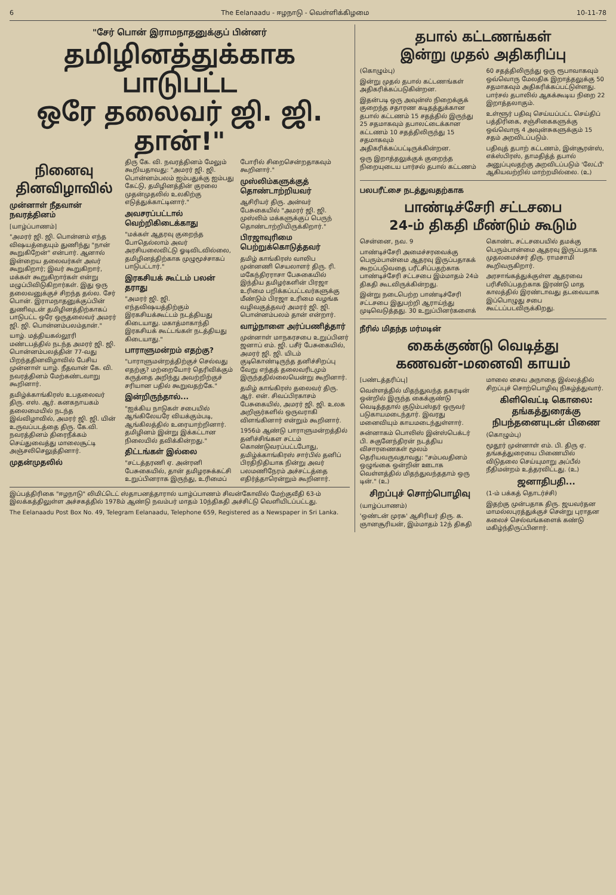6 The Eelanaadu - ஈழநாடு - வெள்ளிக்கிழமை 10-11-78
"சேர் பொன் இராமநாதனுக்குப் பின்னர்
தமிழினத்துக்காக பாடுபட்ட
ஒரே தலைவர் ஜி. ஜி. தான்!"
நினைவு தினவிழாவில்
முன்னாள் நீதவான் நவரத்தினம்
[யாழ்ப்பாணம்]
"அமரர் ஜி. ஜி. பொன்னம் எந்த விஷயத்தையும் துணிந்து "நான் கூறுகிறேன்" என்பார். ஆனால் இன்றைய தலைவர்கள் அவர் கூறுகிறார்; இவர் கூறுகிறார், மக்கள் கூறுகிறார்கள் என்று மழுப்பிவிடுகிறார்கள். இது ஒரு தலைவனுக்குச் சிறந்த தல்ல. சேர் பொன். இராமநாதனுக்குப்பின் துணிவுடன் தமிழினத்திற்காகப் பாடுபட்ட ஒரே ஒருதலைவர் அமரர் ஜி. ஜி. பொன்னம்பலம்தான்."
யாழ். மத்தியகல்லூரி மண்டபத்தில் நடந்த அமரர் ஜி. ஜி. பொன்னம்பலத்தின் 77-வது பிறந்ததினவிழாவில் பேசிய முன்னாள் யாழ். நீதவான் கே. வி. நவரத்தினம் மேற்கண்டவாறு கூறினார்.
தமிழ்க்காங்கிரஸ் உபதலைவர் திரு. எஸ். ஆர். கனகநாயகம் தலைமையில் நடந்த இவ்விழாவில், அமரர் ஜி. ஜி. யின் உருவப்படத்தை திரு. கே.வி. நவரத்தினம் திரைநீக்கம் செய்துவைத்து மாலைசூட்டி அஞ்சலிசெலுத்தினார்.
முதன்முதலில்
திரு கே. வி. நவரத்தினம் மேலும் கூறியதாவது: "அமரர் ஜி. ஜி. பொன்னம்பலம் ஐம்பதுக்கு ஐம்பது கேட்டு, தமிழினத்தின் குரலை முதன்முதலில் உலகிற்கு எடுத்துக்காட்டினார்."
அவசரப்பட்டால் வெற்றிகிடைக்காது
"மக்கள் ஆதரவு குறைந்த போதெல்லாம் அவர் அரசியலைவிட்டு ஓடிவிடவில்லை, தமிழினத்திற்காக முழுமூச்சாகப் பாடுபட்டார்."
இரகசியக் கூட்டம் பலன் தராது
"அமரர் ஜி. ஜி. எந்தவிஷயத்திற்கும் இரகசியக்கூட்டம் நடத்தியது கிடையாது. மகாத்மாகாந்தி இரகசியக் கூட்டங்கள் நடத்தியது கிடையாது."
பாராளுமன்றம் எதற்கு?
"பாராளுமன்றத்திற்குச் செல்வது எதற்கு? மற்றையோர் தெரிவிக்கும் கருத்தை அறிந்து அவற்றிற்குச் சரியான பதில் கூறுவதற்கே."
இன்றிருந்தால்...
"ஐக்கிய நாடுகள் சபையில் ஆங்கிலேயரே வியக்கும்படி, ஆங்கிலத்தில் உரையாற்றினார். தமிழினம் இன்று இக்கட்டான நிலையில் தவிக்கின்றது."
திட்டங்கள் இல்லை
"சட்டத்தரணி ஏ. அன்ரனி பேசுகையில், தான் தமிழரசுக்கட்சி உறுப்பினராக இருந்து, உரிமைப் போரில் சிறைசென்றதாகவும் கூறினார்."
முஸ்லிம்களுக்குத் தொண்டாற்றியவர்
ஆசிரியர் திரு. அன்வர் பேசுகையில் "அமரர் ஜி. ஜி. முஸ்லிம் மக்களுக்குப் பெருந் தொண்டாற்றியிருக்கிறார்."
பிரஜாவுரிமை பெற்றுக்கொடுத்தவர்
தமிழ் காங்கிரஸ் வாலிப முன்னணி செயலாளர் திரு. ரி. மகேந்திரராசா பேசுகையில் இந்திய தமிழர்களின் பிரஜா உரிமை பறிக்கப்பட்டவர்களுக்கு மீண்டும் பிரஜா உரிமை வழங்க வழிவகுத்தவர் அமரர் ஜி. ஜி. பொன்னம்பலம் தான் என்றார்.
வாழ்நாளை அர்ப்பணித்தார்
முன்னாள் மாநகரசபை உறுப்பினர் ஜனாப் எம். ஜி. பசீர் பேசுகையில், அமரர் ஜி. ஜி. யிடம் குடிகொண்டிருந்த தனிச்சிறப்பு வேறு எந்தத் தலைவரிடமும் இருந்ததில்லையென்று கூறினார்.
தமிழ் காங்கிரஸ் தலைவர் திரு. ஆர். என். சிவப்பிரகாசம் பேசுகையில், அமரர் ஜி. ஜி. உலக அறிஞர்களில் ஒருவராகி விளங்கினார் என்றும் கூறினார்.
1956ம் ஆண்டு பாராளுமன்றத்தில் தனிச்சிங்கள சட்டம் கொண்டுவரப்பட்டபோது, தமிழ்க்காங்கிரஸ் சார்பில் தனிப் பிரதிநிதியாக நின்று அவர் பலமணிநேரம் அச்சட்டத்தை எதிர்த்தாரென்றும் கூறினார்.
இப்பத்திரிகை "ஈழநாடு" லிமிட்டெட் ஸ்தாபனத்தாரால் யாழ்ப்பாணம் சிவன்கோவில் மேற்குவீதி 63-ம் இலக்கத்திலுள்ள அச்சகத்தில் 1978ம் ஆண்டு நவம்பர் மாதம் 10ந்திகதி அச்சிட்டு வெளியிடப்பட்டது.
The Eelanaadu Post Box No. 49, Telegram Eelanaadu, Telephone 659, Registered as a Newspaper in Sri Lanka.
தபால் கட்டணங்கள்
இன்று முதல் அதிகரிப்பு
(கொழும்பு)
இன்று முதல் தபால் கட்டணங்கள் அதிகரிக்கப்படுகின்றன.
இதன்படி ஒரு அவுன்ஸ் நிறைக்குக் குறைந்த சதாரண கடிதத்துக்கான தபால் கட்டணம் 15 சதத்தில் இருந்து 25 சதமாகவும் தபாலட்டைக்கான கட்டணம் 10 சதத்திலிருந்து 15 சதமாகவும் அதிகரிக்கப்பட்டிருக்கின்றன.
ஒரு இறாத்தலுக்குக் குறைந்த நிறையுடைய பார்சல் தபால் கட்டணம் 60 சதத்திலிருந்து ஒரு ரூபாவாகவும் ஒவ்வொரு மேலதிக இறாத்தலுக்கு 50 சதமாகவும் அதிகரிக்கப்பட்டுள்ளது. பார்சல் தபாலில் ஆகக்கூடிய நிறை 22 இறாத்தலாகும்.
உள்ளூர் பதிவு செய்யப்பட்ட செய்திப் பத்திரிகை, சஞ்சிகைகளுக்கு ஒவ்வொரு 4 அவுன்சுகளுக்கும் 15 சதம் அறவிடப்படும்.
பதிவுத் தபாற் கட்டணம், இன்சூரன்ஸ், எக்ஸ்பிரஸ், தாமதித்த் தபால் அனுப்புவதற்கு அறவிடப்படும் 'லேட்பீ' ஆகியவற்றில் மாற்றமில்லை. (உ)
பலபரீட்சை நடத்துவதற்காக
பாண்டிச்சேரி சட்டசபை
24-ம் திகதி மீண்டும் கூடும்
சென்னை, நவ. 9
பாண்டிச்சேரி அமைச்சரவைக்கு பெரும்பான்மை ஆதரவு இருப்பதாகக் கூறப்படுவதை பரீட்சிப்பதற்காக பாண்டிச்சேரி சட்டசபை இம்மாதம் 24ம் திகதி கூடவிருக்கின்றது.
இன்று நடைபெற்ற பாண்டிச்சேரி சட்டசபை இதுபற்றி ஆராய்ந்து முடிவெடுத்தது. 30 உறுப்பினர்களைக் கொண்ட சட்டசபையில் தமக்கு பெரும்பான்மை ஆதரவு இருப்பதாக முதலமைச்சர் திரு. ராமசாமி கூறிவருகிறார்.
அரசாங்கத்துக்குள்ள ஆதரவை பரிசீலிப்பதற்காக இரண்டு மாத காலத்தில் இரண்டாவது தடவையாக இப்பொழுது சபை கூட்டப்படவிருக்கிறது.
நீரில் மிதந்த மர்மடின்
கைக்குண்டு வெடித்து
கணவன்-மனைவி காயம்
[பண்டத்தரிப்பு]
வெள்ளத்தில் மிதந்துவந்த தகரடின் ஒன்றில் இருந்த கைக்குண்டு வெடித்ததால் குடும்பஸ்தர் ஒருவர் படுகாயமடைந்தார். இவரது மனைவியும் காயமடைந்துள்ளார்.
சுன்னாகம் பொலிஸ் இன்ஸ்பெக்டர் பி. சுகுனேந்திரன் நடத்திய விசாரணைகள் மூலம் தெரியவருவதாவது: "சம்பவதினம் ஒழுங்கை ஒன்றின் ஊடாக வெள்ளத்தில் மிதந்துவந்ததாம் ஒரு டின்." (உ)
சிறப்புச் சொற்பொழிவு
(யாழ்ப்பாணம்)
'ஒண்டன் முரசு' ஆசிரியர் திரு. க. ஞானசூரியன், இம்மாதம் 12ந் திகதி மாலை சைவ அநாதை இல்லத்தில் சிறப்புச் சொற்பொழிவு நிகழ்த்துவார்.
கிளிவெட்டி கொலை: தங்கத்துரைக்கு நிபந்தனையுடன் பிணை
(கொழும்பு)
மூதூர் முன்னாள் எம். பி. திரு ஏ. தங்கத்துரையை பிணையில் விடுதலை செய்யுமாறு அப்பீல் நீதிமன்றம் உத்தரவிட்டது. (உ)
ஜனாதிபதி...
(1-ம் பக்கத் தொடர்ச்சி)
இதற்கு முன்பதாக திரு. ஜயவர்தன மாமல்லபுரத்துக்குச் சென்று புராதன கலைச் செல்வங்களைக் கண்டு மகிழ்ந்திருப்பினார்.